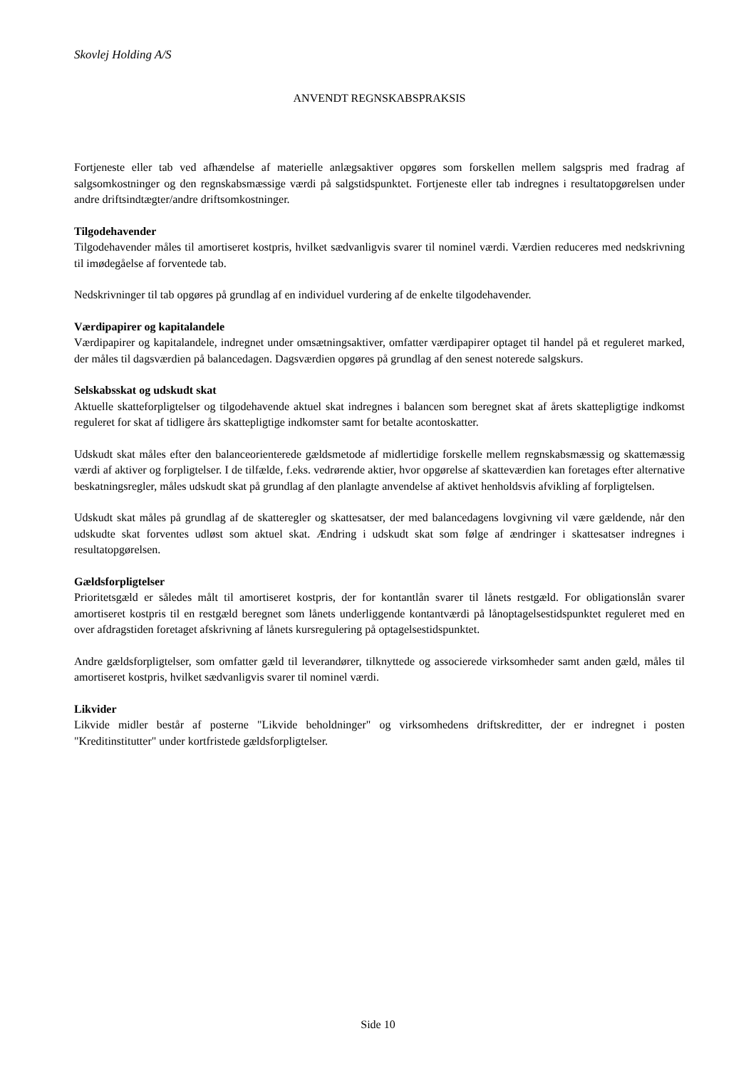Skovlej Holding A/S
ANVENDT REGNSKABSPRAKSIS
Fortjeneste eller tab ved afhændelse af materielle anlægsaktiver opgøres som forskellen mellem salgspris med fradrag af salgsomkostninger og den regnskabsmæssige værdi på salgstidspunktet. Fortjeneste eller tab indregnes i resultatopgørelsen under andre driftsindtægter/andre driftsomkostninger.
Tilgodehavender
Tilgodehavender måles til amortiseret kostpris, hvilket sædvanligvis svarer til nominel værdi. Værdien reduceres med nedskrivning til imødegåelse af forventede tab.
Nedskrivninger til tab opgøres på grundlag af en individuel vurdering af de enkelte tilgodehavender.
Værdipapirer og kapitalandele
Værdipapirer og kapitalandele, indregnet under omsætningsaktiver, omfatter værdipapirer optaget til handel på et reguleret marked, der måles til dagsværdien på balancedagen. Dagsværdien opgøres på grundlag af den senest noterede salgskurs.
Selskabsskat og udskudt skat
Aktuelle skatteforpligtelser og tilgodehavende aktuel skat indregnes i balancen som beregnet skat af årets skattepligtige indkomst reguleret for skat af tidligere års skattepligtige indkomster samt for betalte acontoskatter.
Udskudt skat måles efter den balanceorienterede gældsmetode af midlertidige forskelle mellem regnskabsmæssig og skattemæssig værdi af aktiver og forpligtelser. I de tilfælde, f.eks. vedrørende aktier, hvor opgørelse af skatteværdien kan foretages efter alternative beskatningsregler, måles udskudt skat på grundlag af den planlagte anvendelse af aktivet henholdsvis afvikling af forpligtelsen.
Udskudt skat måles på grundlag af de skatteregler og skattesatser, der med balancedagens lovgivning vil være gældende, når den udskudte skat forventes udløst som aktuel skat. Ændring i udskudt skat som følge af ændringer i skattesatser indregnes i resultatopgørelsen.
Gældsforpligtelser
Prioritetsgæld er således målt til amortiseret kostpris, der for kontantlån svarer til lånets restgæld. For obligationslån svarer amortiseret kostpris til en restgæld beregnet som lånets underliggende kontantværdi på lånoptagelsestidspunktet reguleret med en over afdragstiden foretaget afskrivning af lånets kursregulering på optagelsestidspunktet.
Andre gældsforpligtelser, som omfatter gæld til leverandører, tilknyttede og associerede virksomheder samt anden gæld, måles til amortiseret kostpris, hvilket sædvanligvis svarer til nominel værdi.
Likvider
Likvide midler består af posterne "Likvide beholdninger" og virksomhedens driftskreditter, der er indregnet i posten "Kreditinstitutter" under kortfristede gældsforpligtelser.
Side 10